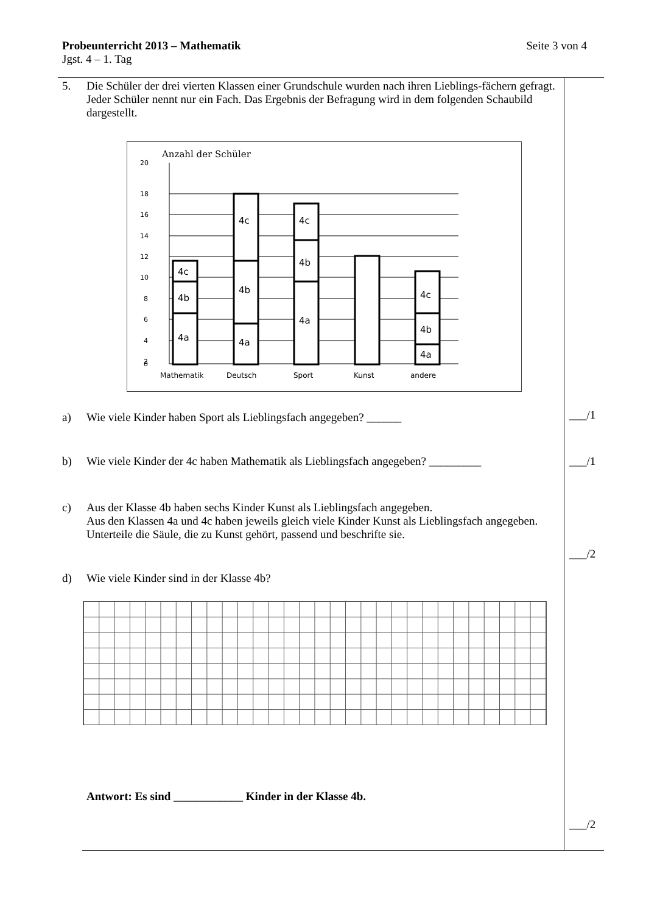Probeunterricht 2013 – Mathematik Seite 3 von 4
Jgst. 4 – 1. Tag
5. Die Schüler der drei vierten Klassen einer Grundschule wurden nach ihren Lieblings-fächern gefragt. Jeder Schüler nennt nur ein Fach. Das Ergebnis der Befragung wird in dem folgenden Schaubild dargestellt.
Anzahl der Schüler
20
18
16
14
12
10
8
6
4
2
0
4c
4b
4a
4c
4b
4a
4c
4b
4a
4c
4b
4a
Mathematik
Deutsch
Sport
Kunst
andere
a) Wie viele Kinder haben Sport als Lieblingsfach angegeben? ______
b) Wie viele Kinder der 4c haben Mathematik als Lieblingsfach angegeben? _________
c) Aus der Klasse 4b haben sechs Kinder Kunst als Lieblingsfach angegeben.
Aus den Klassen 4a und 4c haben jeweils gleich viele Kinder Kunst als Lieblingsfach angegeben.
Unterteile die Säule, die zu Kunst gehört, passend und beschrifte sie.
d) Wie viele Kinder sind in der Klasse 4b?
Antwort: Es sind ____________ Kinder in der Klasse 4b.
___/1
___/1
___/2
___/2